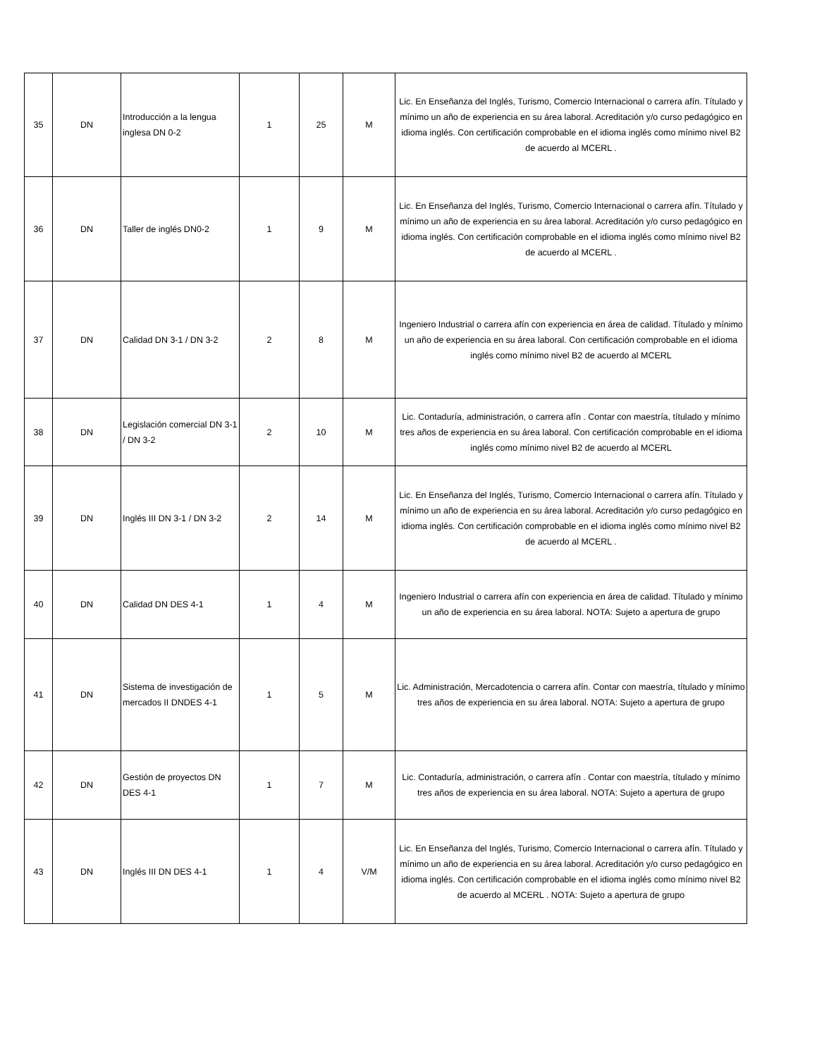| 35 | DN | Introducción a la lengua inglesa DN 0-2 | 1 | 25 | M | Lic. En Enseñanza del Inglés, Turismo, Comercio Internacional o carrera afín. Títulado y mínimo un año de experiencia en su área laboral. Acreditación y/o curso pedagógico en idioma inglés. Con certificación comprobable en el idioma inglés como mínimo nivel B2 de acuerdo al MCERL . |
| 36 | DN | Taller de inglés DN0-2 | 1 | 9 | M | Lic. En Enseñanza del Inglés, Turismo, Comercio Internacional o carrera afín. Títulado y mínimo un año de experiencia en su área laboral. Acreditación y/o curso pedagógico en idioma inglés. Con certificación comprobable en el idioma inglés como mínimo nivel B2 de acuerdo al MCERL . |
| 37 | DN | Calidad DN 3-1 / DN 3-2 | 2 | 8 | M | Ingeniero Industrial o carrera afín con experiencia en área de calidad. Títulado y mínimo un año de experiencia en su área laboral. Con certificación comprobable en el idioma inglés como mínimo nivel B2 de acuerdo al MCERL |
| 38 | DN | Legislación comercial DN 3-1 / DN 3-2 | 2 | 10 | M | Lic. Contaduría, administración, o carrera afín . Contar con maestría, títulado y mínimo tres años de experiencia en su área laboral. Con certificación comprobable en el idioma inglés como mínimo nivel B2 de acuerdo al MCERL |
| 39 | DN | Inglés III DN 3-1 / DN 3-2 | 2 | 14 | M | Lic. En Enseñanza del Inglés, Turismo, Comercio Internacional o carrera afín. Títulado y mínimo un año de experiencia en su área laboral. Acreditación y/o curso pedagógico en idioma inglés. Con certificación comprobable en el idioma inglés como mínimo nivel B2 de acuerdo al MCERL . |
| 40 | DN | Calidad DN DES 4-1 | 1 | 4 | M | Ingeniero Industrial o carrera afín con experiencia en área de calidad. Títulado y mínimo un año de experiencia en su área laboral. NOTA: Sujeto a apertura de grupo |
| 41 | DN | Sistema de investigación de mercados II DNDES 4-1 | 1 | 5 | M | Lic. Administración, Mercadotencia o carrera afín. Contar con maestría, títulado y mínimo tres años de experiencia en su área laboral. NOTA: Sujeto a apertura de grupo |
| 42 | DN | Gestión de proyectos DN DES 4-1 | 1 | 7 | M | Lic. Contaduría, administración, o carrera afín . Contar con maestría, títulado y mínimo tres años de experiencia en su área laboral. NOTA: Sujeto a apertura de grupo |
| 43 | DN | Inglés III DN DES 4-1 | 1 | 4 | V/M | Lic. En Enseñanza del Inglés, Turismo, Comercio Internacional o carrera afín. Títulado y mínimo un año de experiencia en su área laboral. Acreditación y/o curso pedagógico en idioma inglés. Con certificación comprobable en el idioma inglés como mínimo nivel B2 de acuerdo al MCERL . NOTA: Sujeto a apertura de grupo |